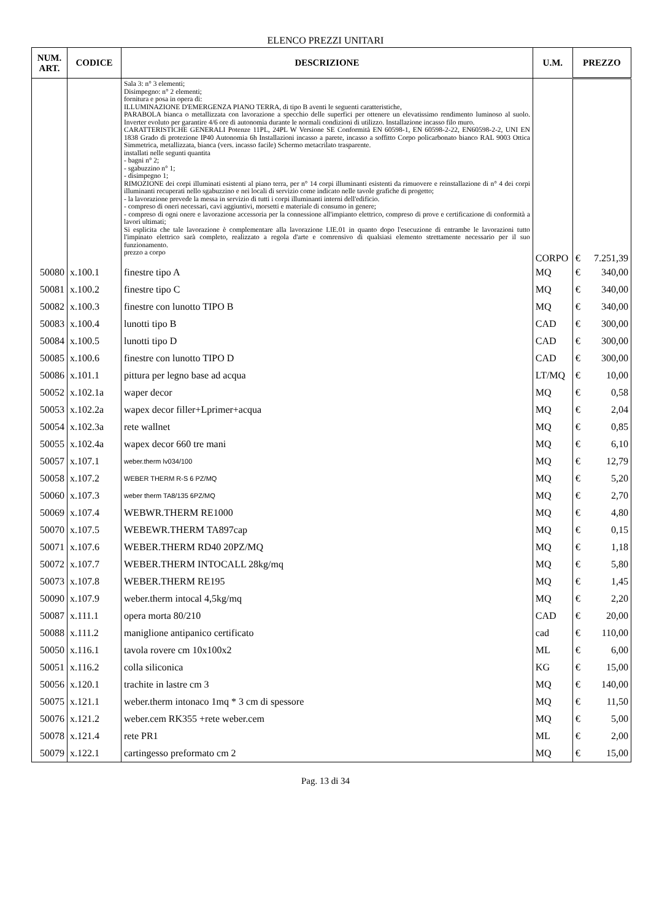ELENCO PREZZI UNITARI
| NUM. ART. | CODICE | DESCRIZIONE | U.M. | PREZZO | |
| --- | --- | --- | --- | --- | --- |
| | | Sala 3: n° 3 elementi; Disimpegno: n° 2 elementi; fornitura e posa in opera di: ILLUMINAZIONE D'EMERGENZA PIANO TERRA, di tipo B aventi le seguenti caratteristiche, PARABOLA bianca o metallizzata con lavorazione a specchio delle superfici per ottenere un elevatissimo rendimento luminoso al suolo. Inverter evoluto per garantire 4/6 ore di autonomia durante le normali condizioni di utilizzo. Installazione incasso filo muro. CARATTERISTICHE GENERALI Potenze 11PL, 24PL W Versione SE Conformità EN 60598-1, EN 60598-2-22, EN60598-2-2, UNI EN 1838 Grado di protezione IP40 Autonomia 6h Installazioni incasso a parete, incasso a soffitto Corpo policarbonato bianco RAL 9003 Ottica Simmetrica, metallizzata, bianca (vers. incasso facile) Schermo metacrilato trasparente. installati nelle segunti quantita - bagni n° 2; - sgabuzzino n° 1; - disimpegno 1; RIMOZIONE dei corpi illuminati esistenti al piano terra, per n° 14 corpi illuminanti esistenti da rimuovere e reinstallazione di n° 4 dei corpi illuminanti recuperati nello sgabuzzino e nei locali di servizio come indicato nelle tavole grafiche di progetto; - la lavorazione prevede la messa in servizio di tutti i corpi illuminanti interni dell'edificio. - compreso di oneri necessari, cavi aggiuntivi, morsetti e materiale di consumo in genere; - compreso di ogni onere e lavorazione accessoria per la connessione all'impianto elettrico, compreso di prove e certificazione di conformità a lavori ultimati; Si esplicita che tale lavorazione è complementare alla lavorazione I.IE.01 in quanto dopo l'esecuzione di entrambe le lavorazioni tutto l'impinato elettrico sarà completo, realizzato a regola d'arte e comrensivo di qualsiasi elemento strettamente necessario per il suo funzionamento. prezzo a corpo | CORPO | € | 7.251,39 |
| 50080 | x.100.1 | finestre tipo A | MQ | € | 340,00 |
| 50081 | x.100.2 | finestre tipo C | MQ | € | 340,00 |
| 50082 | x.100.3 | finestre con lunotto TIPO B | MQ | € | 340,00 |
| 50083 | x.100.4 | lunotti tipo B | CAD | € | 300,00 |
| 50084 | x.100.5 | lunotti tipo D | CAD | € | 300,00 |
| 50085 | x.100.6 | finestre con lunotto TIPO D | CAD | € | 300,00 |
| 50086 | x.101.1 | pittura per legno base ad acqua | LT/MQ | € | 10,00 |
| 50052 | x.102.1a | waper decor | MQ | € | 0,58 |
| 50053 | x.102.2a | wapex decor filler+Lprimer+acqua | MQ | € | 2,04 |
| 50054 | x.102.3a | rete wallnet | MQ | € | 0,85 |
| 50055 | x.102.4a | wapex decor 660 tre mani | MQ | € | 6,10 |
| 50057 | x.107.1 | weber.therm lv034/100 | MQ | € | 12,79 |
| 50058 | x.107.2 | WEBER THERM R-S 6 PZ/MQ | MQ | € | 5,20 |
| 50060 | x.107.3 | weber therm TA8/135 6PZ/MQ | MQ | € | 2,70 |
| 50069 | x.107.4 | WEBWR.THERM RE1000 | MQ | € | 4,80 |
| 50070 | x.107.5 | WEBEWR.THERM TA897cap | MQ | € | 0,15 |
| 50071 | x.107.6 | WEBER.THERM RD40 20PZ/MQ | MQ | € | 1,18 |
| 50072 | x.107.7 | WEBER.THERM INTOCALL 28kg/mq | MQ | € | 5,80 |
| 50073 | x.107.8 | WEBER.THERM RE195 | MQ | € | 1,45 |
| 50090 | x.107.9 | weber.therm intocal 4,5kg/mq | MQ | € | 2,20 |
| 50087 | x.111.1 | opera morta 80/210 | CAD | € | 20,00 |
| 50088 | x.111.2 | maniglione antipanico certificato | cad | € | 110,00 |
| 50050 | x.116.1 | tavola rovere cm 10x100x2 | ML | € | 6,00 |
| 50051 | x.116.2 | colla siliconica | KG | € | 15,00 |
| 50056 | x.120.1 | trachite in lastre cm 3 | MQ | € | 140,00 |
| 50075 | x.121.1 | weber.therm intonaco 1mq * 3 cm di spessore | MQ | € | 11,50 |
| 50076 | x.121.2 | weber.cem RK355 +rete weber.cem | MQ | € | 5,00 |
| 50078 | x.121.4 | rete PR1 | ML | € | 2,00 |
| 50079 | x.122.1 | cartingesso preformato cm 2 | MQ | € | 15,00 |
Pag. 13 di 34